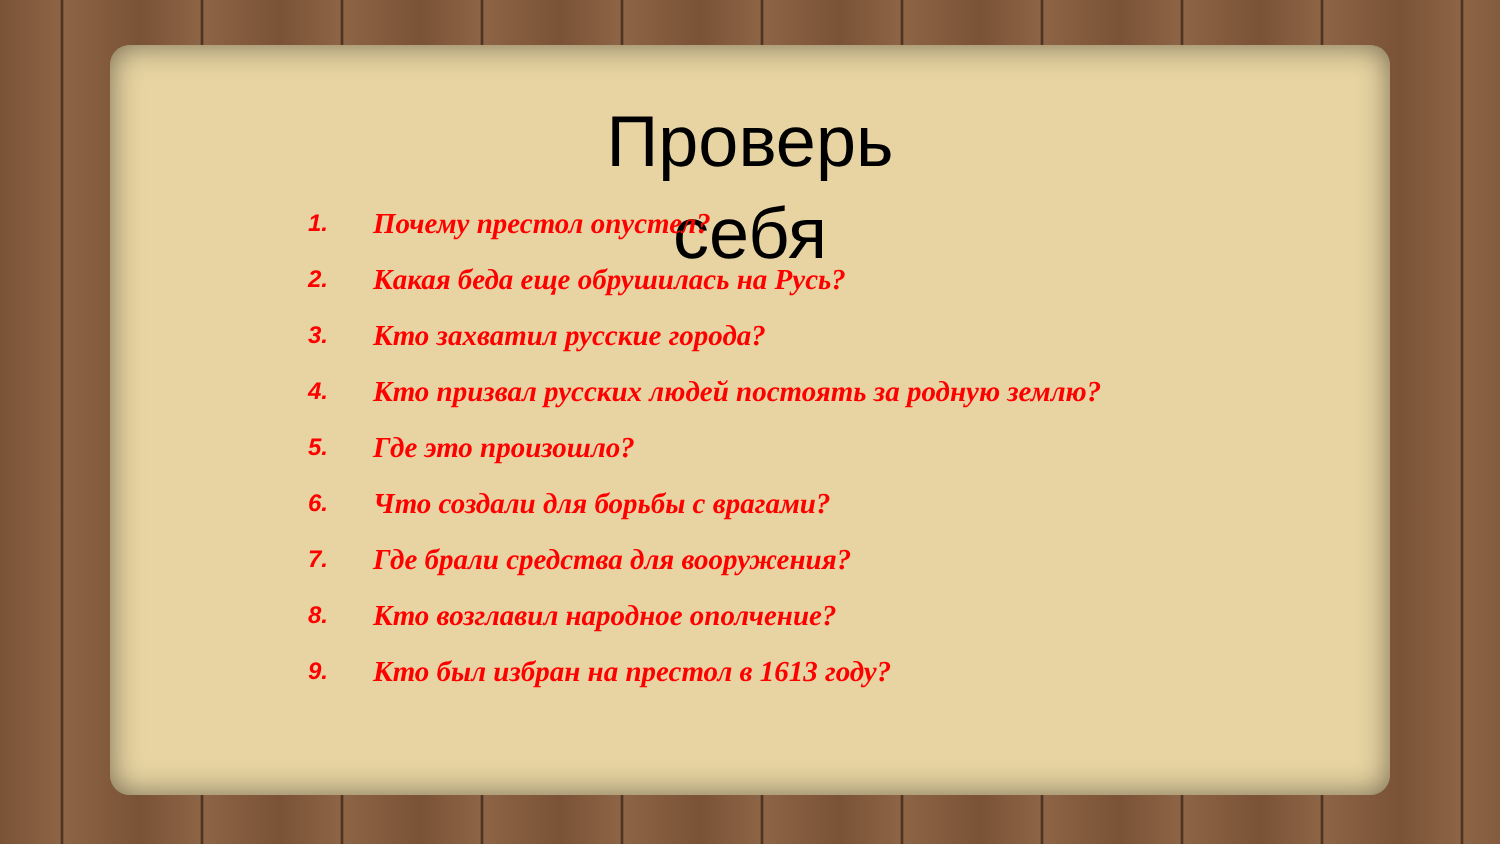Проверь себя
1. Почему престол опустел?
2. Какая беда еще обрушилась на Русь?
3. Кто захватил русские города?
4. Кто призвал русских людей постоять за родную землю?
5. Где это произошло?
6. Что создали для борьбы с врагами?
7. Где брали средства для вооружения?
8. Кто возглавил народное ополчение?
9. Кто был избран на престол в 1613 году?